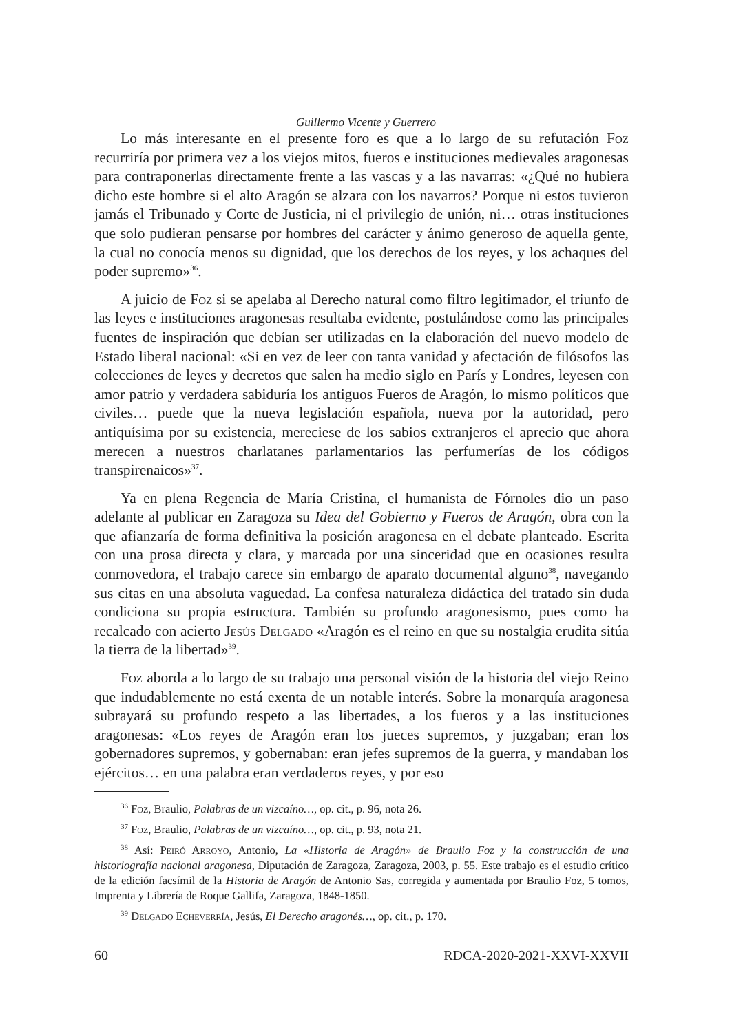Guillermo Vicente y Guerrero
Lo más interesante en el presente foro es que a lo largo de su refutación Foz recurriría por primera vez a los viejos mitos, fueros e instituciones medievales aragonesas para contraponerlas directamente frente a las vascas y a las navarras: «¿Qué no hubiera dicho este hombre si el alto Aragón se alzara con los navarros? Porque ni estos tuvieron jamás el Tribunado y Corte de Justicia, ni el privilegio de unión, ni… otras instituciones que solo pudieran pensarse por hombres del carácter y ánimo generoso de aquella gente, la cual no conocía menos su dignidad, que los derechos de los reyes, y los achaques del poder supremo»<sup>36</sup>.
A juicio de Foz si se apelaba al Derecho natural como filtro legitimador, el triunfo de las leyes e instituciones aragonesas resultaba evidente, postulándose como las principales fuentes de inspiración que debían ser utilizadas en la elaboración del nuevo modelo de Estado liberal nacional: «Si en vez de leer con tanta vanidad y afectación de filósofos las colecciones de leyes y decretos que salen ha medio siglo en París y Londres, leyesen con amor patrio y verdadera sabiduría los antiguos Fueros de Aragón, lo mismo políticos que civiles… puede que la nueva legislación española, nueva por la autoridad, pero antiquísima por su existencia, mereciese de los sabios extranjeros el aprecio que ahora merecen a nuestros charlatanes parlamentarios las perfumerías de los códigos transpirenaicos»<sup>37</sup>.
Ya en plena Regencia de María Cristina, el humanista de Fórnoles dio un paso adelante al publicar en Zaragoza su Idea del Gobierno y Fueros de Aragón, obra con la que afianzaría de forma definitiva la posición aragonesa en el debate planteado. Escrita con una prosa directa y clara, y marcada por una sinceridad que en ocasiones resulta conmovedora, el trabajo carece sin embargo de aparato documental alguno<sup>38</sup>, navegando sus citas en una absoluta vaguedad. La confesa naturaleza didáctica del tratado sin duda condiciona su propia estructura. También su profundo aragonesismo, pues como ha recalcado con acierto Jesús Delgado «Aragón es el reino en que su nostalgia erudita sitúa la tierra de la libertad»<sup>39</sup>.
Foz aborda a lo largo de su trabajo una personal visión de la historia del viejo Reino que indudablemente no está exenta de un notable interés. Sobre la monarquía aragonesa subrayará su profundo respeto a las libertades, a los fueros y a las instituciones aragonesas: «Los reyes de Aragón eran los jueces supremos, y juzgaban; eran los gobernadores supremos, y gobernaban: eran jefes supremos de la guerra, y mandaban los ejércitos… en una palabra eran verdaderos reyes, y por eso
<sup>36</sup> Foz, Braulio, Palabras de un vizcaíno…, op. cit., p. 96, nota 26.
<sup>37</sup> Foz, Braulio, Palabras de un vizcaíno…, op. cit., p. 93, nota 21.
<sup>38</sup> Así: Peiró Arroyo, Antonio, La «Historia de Aragón» de Braulio Foz y la construcción de una historiografía nacional aragonesa, Diputación de Zaragoza, Zaragoza, 2003, p. 55. Este trabajo es el estudio crítico de la edición facsímil de la Historia de Aragón de Antonio Sas, corregida y aumentada por Braulio Foz, 5 tomos, Imprenta y Librería de Roque Gallifa, Zaragoza, 1848-1850.
<sup>39</sup> Delgado Echeverría, Jesús, El Derecho aragonés…, op. cit., p. 170.
60 RDCA-2020-2021-XXVI-XXVII